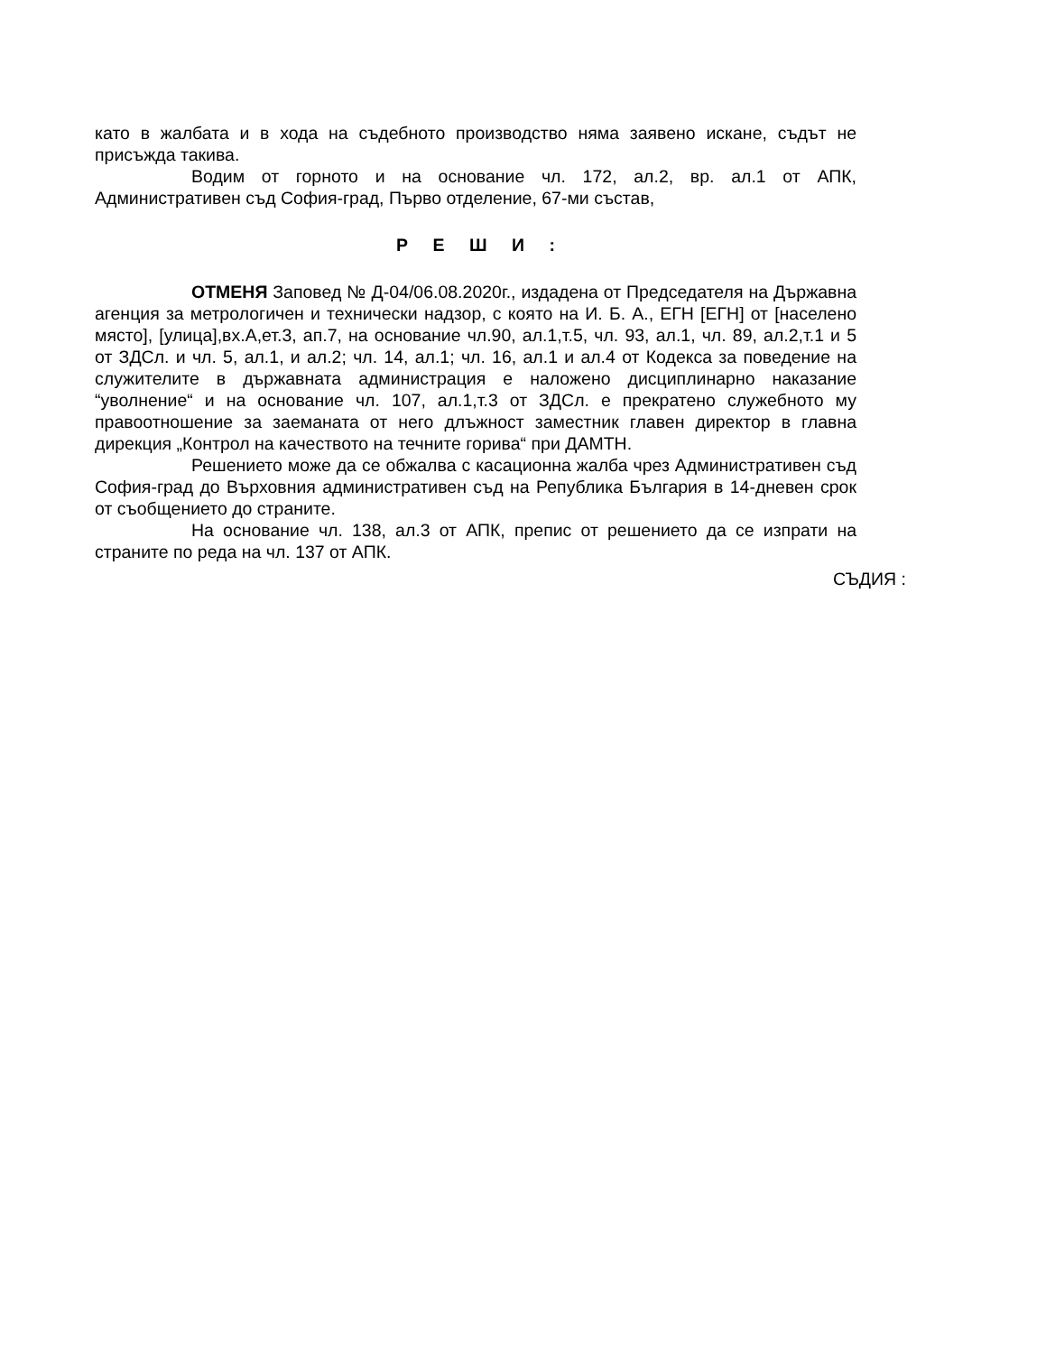като в жалбата и в хода на съдебното производство няма заявено искане, съдът не присъжда такива.
Водим от горното и на основание чл. 172, ал.2, вр. ал.1 от АПК, Административен съд София-град, Първо отделение, 67-ми състав,
Р Е Ш И :
ОТМЕНЯ Заповед № Д-04/06.08.2020г., издадена от Председателя на Държавна агенция за метрологичен и технически надзор, с която на И. Б. А., ЕГН [ЕГН] от [населено място], [улица],вх.А,ет.3, ап.7, на основание чл.90, ал.1,т.5, чл. 93, ал.1, чл. 89, ал.2,т.1 и 5 от ЗДСл. и чл. 5, ал.1, и ал.2; чл. 14, ал.1; чл. 16, ал.1 и ал.4 от Кодекса за поведение на служителите в държавната администрация е наложено дисциплинарно наказание “уволнение“ и на основание чл. 107, ал.1,т.3 от ЗДСл. е прекратено служебното му правоотношение за заеманата от него длъжност заместник главен директор в главна дирекция „Контрол на качеството на течните горива“ при ДАМТН.
Решението може да се обжалва с касационна жалба чрез Административен съд София-град до Върховния административен съд на Република България в 14-дневен срок от съобщението до страните.
На основание чл. 138, ал.3 от АПК, препис от решението да се изпрати на страните по реда на чл. 137 от АПК.
СЪДИЯ :